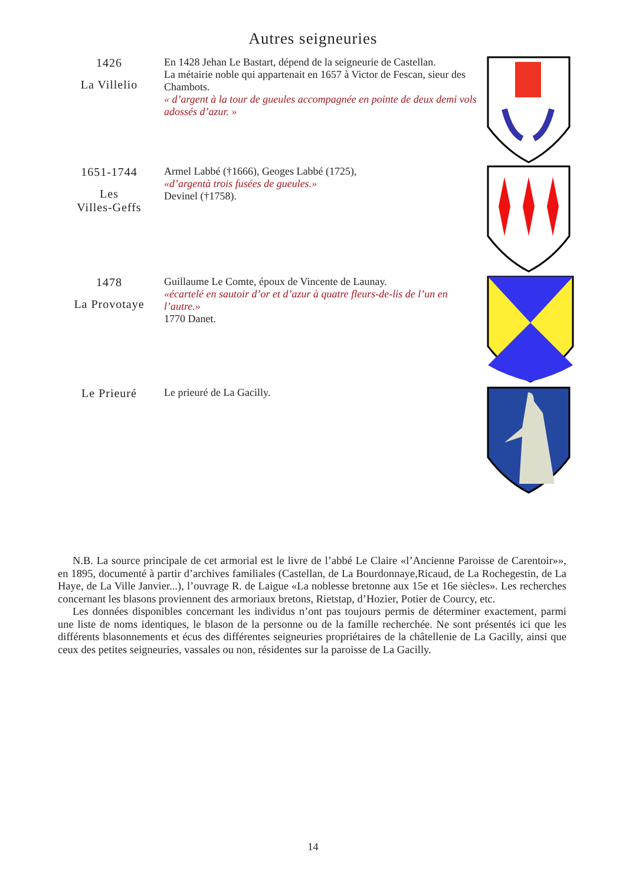Autres seigneuries
1426
La Villelio
En 1428 Jehan Le Bastart, dépend de la seigneurie de Castellan.
La métairie noble qui appartenait en 1657 à Victor de Fescan, sieur des Chambots.
« d’argent à la tour de gueules accompagnée en pointe de deux demi vols adossés d’azur. »
1651-1744
Les
Villes-Geffs
Armel Labbé (†1666), Geoges Labbé (1725),
«d’argentà trois fusées de gueules.»
Devinel (†1758).
1478
La Provotaye
Guillaume Le Comte, époux de Vincente de Launay.
«écartelé en sautoir d’or et d’azur à quatre fleurs-de-lis de l’un en l’autre.»
1770 Danet.
Le Prieuré
Le prieuré de La Gacilly.
N.B. La source principale de cet armorial est le livre de l’abbé Le Claire «l’Ancienne Paroisse de Carentoir»», en 1895, documenté à partir d’archives familiales (Castellan, de La Bourdonnaye,Ricaud, de La Rochegestin, de La Haye, de La Ville Janvier...), l’ouvrage R. de Laigue «La noblesse bretonne aux 15e et 16e siècles». Les recherches concernant les blasons proviennent des armoriaux bretons, Rietstap, d’Hozier, Potier de Courcy, etc.
Les données disponibles concernant les individus n’ont pas toujours permis de déterminer exactement, parmi une liste de noms identiques, le blason de la personne ou de la famille recherchée. Ne sont présentés ici que les différents blasonnements et écus des différentes seigneuries propriétaires de la châtellenie de La Gacilly, ainsi que ceux des petites seigneuries, vassales ou non, résidentes sur la paroisse de La Gacilly.
14